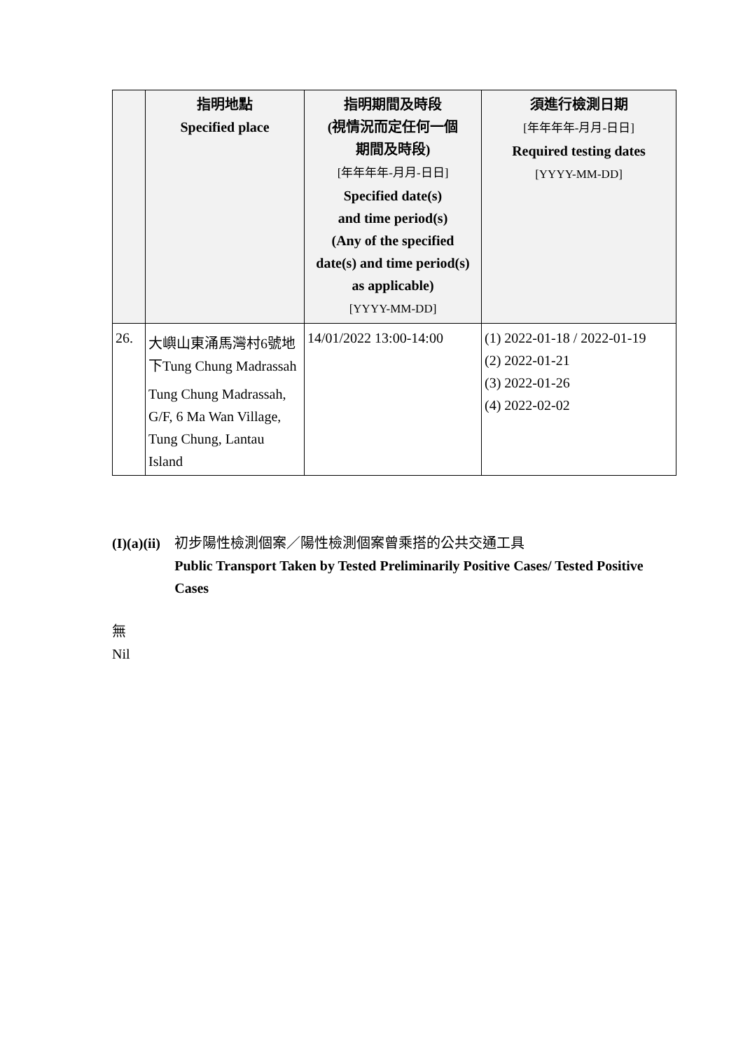| | 指明地點 Specified place | 指明期間及時段 (視情況而定任何一個 期間及時段) [年年年年-月月-日日] Specified date(s) and time period(s) (Any of the specified date(s) and time period(s) as applicable) [YYYY-MM-DD] | 須進行檢測日期 [年年年年-月月-日日] Required testing dates [YYYY-MM-DD] |
| --- | --- | --- | --- |
| 26. | 大嶼山東涌馬灣村6號地下Tung Chung Madrassah Tung Chung Madrassah, G/F, 6 Ma Wan Village, Tung Chung, Lantau Island | 14/01/2022 13:00-14:00 | (1) 2022-01-18 / 2022-01-19 (2) 2022-01-21 (3) 2022-01-26 (4) 2022-02-02 |
(I)(a)(ii)
初步陽性檢測個案／陽性檢測個案曾乘搭的公共交通工具
Public Transport Taken by Tested Preliminarily Positive Cases/ Tested Positive Cases
無
Nil